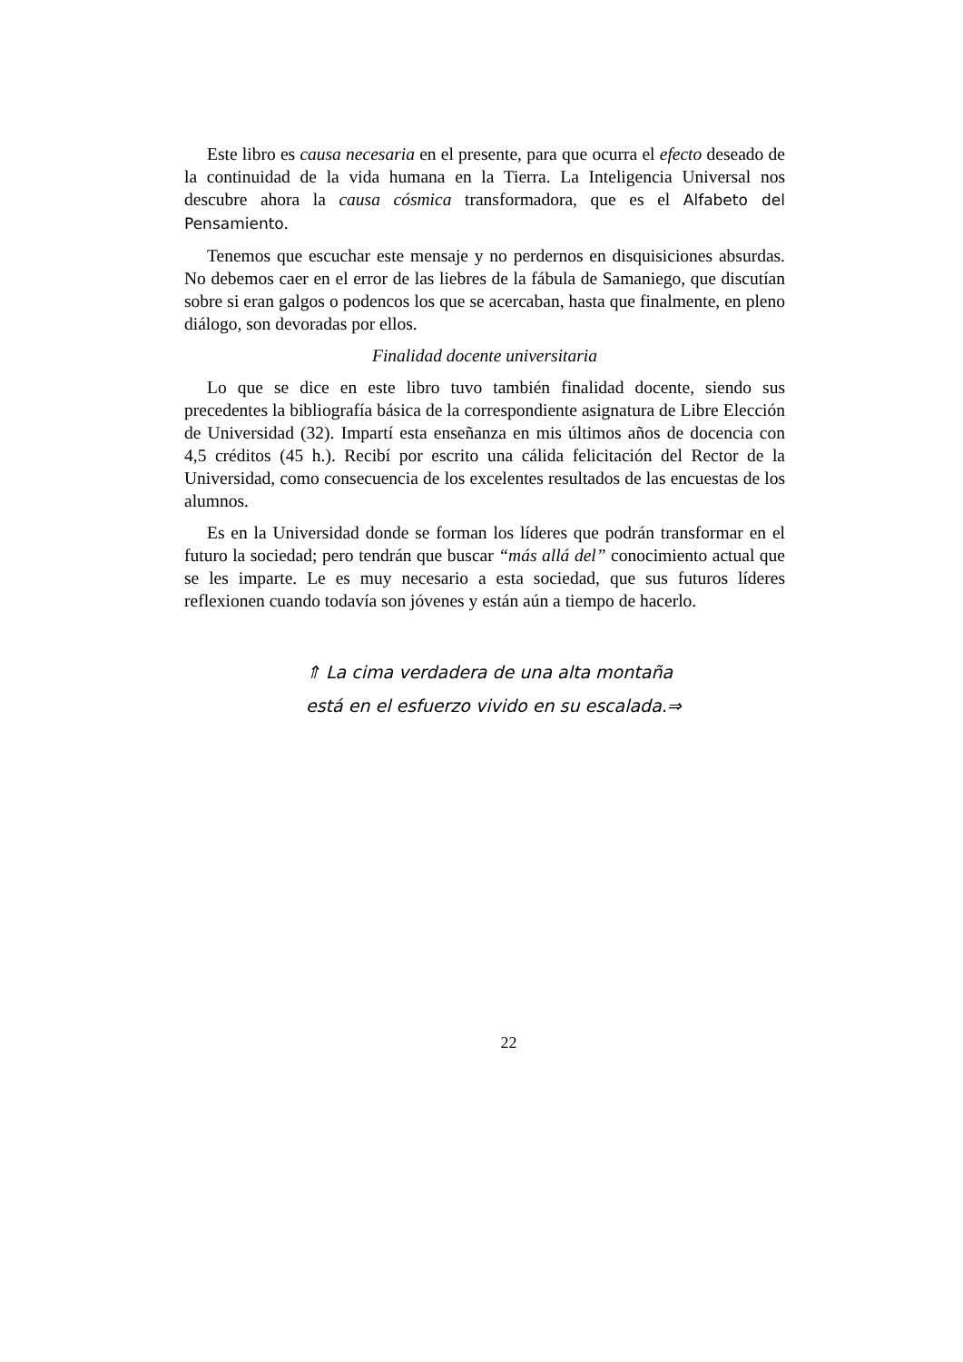Este libro es causa necesaria en el presente, para que ocurra el efecto deseado de la continuidad de la vida humana en la Tierra. La Inteligencia Universal nos descubre ahora la causa cósmica transformadora, que es el Alfabeto del Pensamiento.
Tenemos que escuchar este mensaje y no perdernos en disquisiciones absurdas. No debemos caer en el error de las liebres de la fábula de Samaniego, que discutían sobre si eran galgos o podencos los que se acercaban, hasta que finalmente, en pleno diálogo, son devoradas por ellos.
Finalidad docente universitaria
Lo que se dice en este libro tuvo también finalidad docente, siendo sus precedentes la bibliografía básica de la correspondiente asignatura de Libre Elección de Universidad (32). Impartí esta enseñanza en mis últimos años de docencia con 4,5 créditos (45 h.). Recibí por escrito una cálida felicitación del Rector de la Universidad, como consecuencia de los excelentes resultados de las encuestas de los alumnos.
Es en la Universidad donde se forman los líderes que podrán transformar en el futuro la sociedad; pero tendrán que buscar “más allá del” conocimiento actual que se les imparte. Le es muy necesario a esta sociedad, que sus futuros líderes reflexionen cuando todavía son jóvenes y están aún a tiempo de hacerlo.
⇑ La cima verdadera de una alta montaña
está en el esfuerzo vivido en su escalada.⇒
22